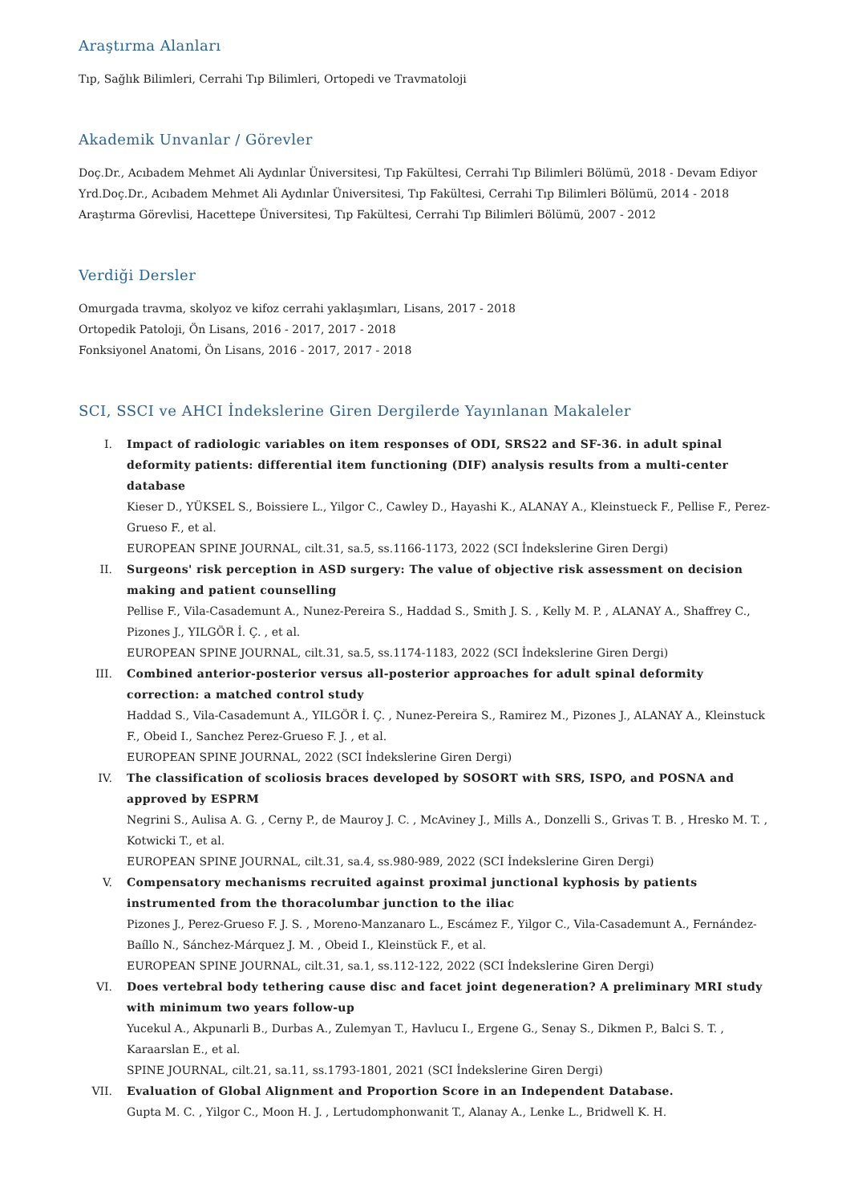Araştırma Alanları
Tıp, Sağlık Bilimleri, Cerrahi Tıp Bilimleri, Ortopedi ve Travmatoloji
Akademik Unvanlar / Görevler
Doç.Dr., Acıbadem Mehmet Ali Aydınlar Üniversitesi, Tıp Fakültesi, Cerrahi Tıp Bilimleri Bölümü, 2018 - Devam Ediyor
Yrd.Doç.Dr., Acıbadem Mehmet Ali Aydınlar Üniversitesi, Tıp Fakültesi, Cerrahi Tıp Bilimleri Bölümü, 2014 - 2018
Araştırma Görevlisi, Hacettepe Üniversitesi, Tıp Fakültesi, Cerrahi Tıp Bilimleri Bölümü, 2007 - 2012
Verdiği Dersler
Omurgada travma, skolyoz ve kifoz cerrahi yaklaşımları, Lisans, 2017 - 2018
Ortopedik Patoloji, Ön Lisans, 2016 - 2017, 2017 - 2018
Fonksiyonel Anatomi, Ön Lisans, 2016 - 2017, 2017 - 2018
SCI, SSCI ve AHCI İndekslerine Giren Dergilerde Yayınlanan Makaleler
I. Impact of radiologic variables on item responses of ODI, SRS22 and SF-36. in adult spinal deformity patients: differential item functioning (DIF) analysis results from a multi-center database
Kieser D., YÜKSEL S., Boissiere L., Yilgor C., Cawley D., Hayashi K., ALANAY A., Kleinstueck F., Pellise F., Perez-Grueso F., et al.
EUROPEAN SPINE JOURNAL, cilt.31, sa.5, ss.1166-1173, 2022 (SCI İndekslerine Giren Dergi)
II. Surgeons' risk perception in ASD surgery: The value of objective risk assessment on decision making and patient counselling
Pellise F., Vila-Casademunt A., Nunez-Pereira S., Haddad S., Smith J. S. , Kelly M. P. , ALANAY A., Shaffrey C., Pizones J., YILGÖR İ. Ç. , et al.
EUROPEAN SPINE JOURNAL, cilt.31, sa.5, ss.1174-1183, 2022 (SCI İndekslerine Giren Dergi)
III. Combined anterior-posterior versus all-posterior approaches for adult spinal deformity correction: a matched control study
Haddad S., Vila-Casademunt A., YILGÖR İ. Ç. , Nunez-Pereira S., Ramirez M., Pizones J., ALANAY A., Kleinstuck F., Obeid I., Sanchez Perez-Grueso F. J. , et al.
EUROPEAN SPINE JOURNAL, 2022 (SCI İndekslerine Giren Dergi)
IV. The classification of scoliosis braces developed by SOSORT with SRS, ISPO, and POSNA and approved by ESPRM
Negrini S., Aulisa A. G. , Cerny P., de Mauroy J. C. , McAviney J., Mills A., Donzelli S., Grivas T. B. , Hresko M. T. , Kotwicki T., et al.
EUROPEAN SPINE JOURNAL, cilt.31, sa.4, ss.980-989, 2022 (SCI İndekslerine Giren Dergi)
V. Compensatory mechanisms recruited against proximal junctional kyphosis by patients instrumented from the thoracolumbar junction to the iliac
Pizones J., Perez-Grueso F. J. S. , Moreno-Manzanaro L., Escámez F., Yilgor C., Vila-Casademunt A., Fernández-Baíllo N., Sánchez-Márquez J. M. , Obeid I., Kleinstück F., et al.
EUROPEAN SPINE JOURNAL, cilt.31, sa.1, ss.112-122, 2022 (SCI İndekslerine Giren Dergi)
VI. Does vertebral body tethering cause disc and facet joint degeneration? A preliminary MRI study with minimum two years follow-up
Yucekul A., Akpunarli B., Durbas A., Zulemyan T., Havlucu I., Ergene G., Senay S., Dikmen P., Balci S. T. , Karaarslan E., et al.
SPINE JOURNAL, cilt.21, sa.11, ss.1793-1801, 2021 (SCI İndekslerine Giren Dergi)
VII. Evaluation of Global Alignment and Proportion Score in an Independent Database.
Gupta M. C. , Yilgor C., Moon H. J. , Lertudomphonwanit T., Alanay A., Lenke L., Bridwell K. H.